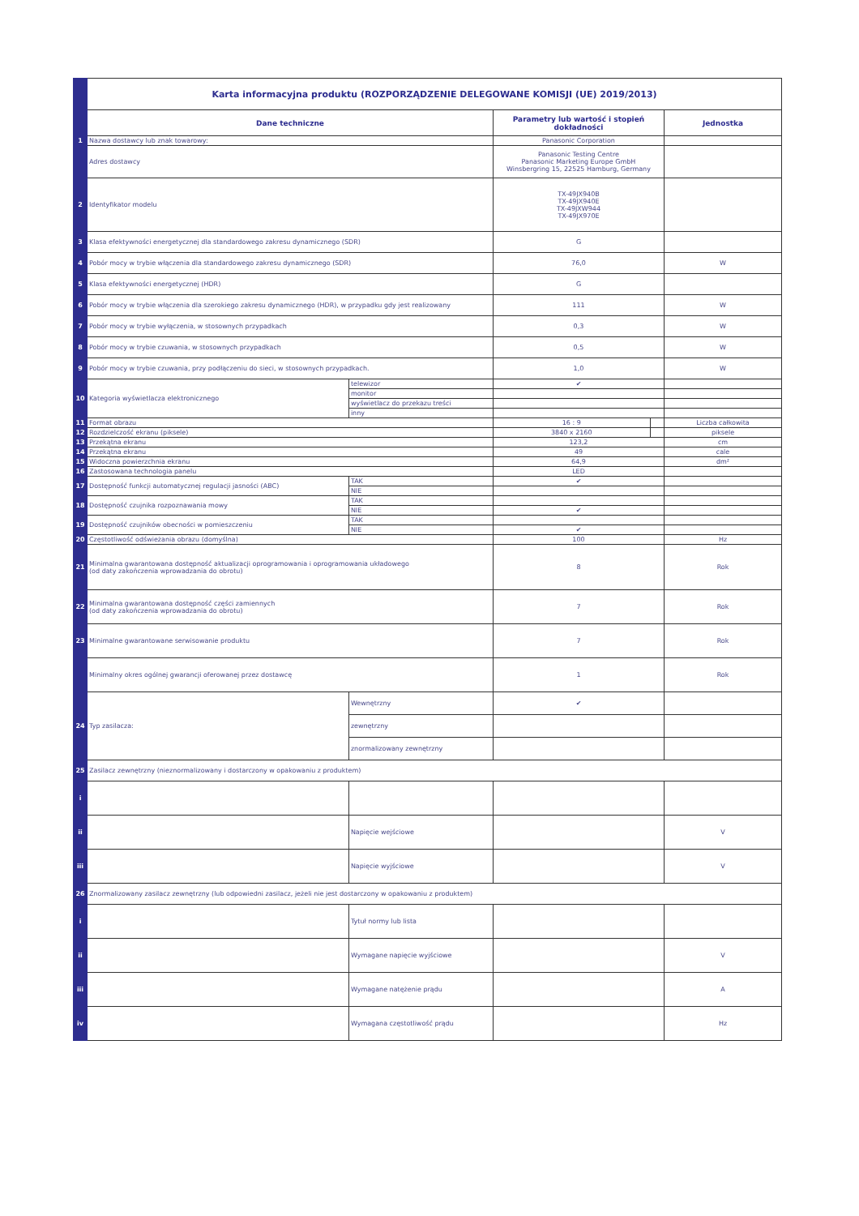| | Karta informacyjna produktu (ROZPORZĄDZENIE DELEGOWANE KOMISJI (UE) 2019/2013) | | | | |
| | Dane techniczne | | Parametry lub wartość i stopień dokładności | | Jednostka |
| 1 | Nazwa dostawcy lub znak towarowy: | | Panasonic Corporation | | |
| | Adres dostawcy | | Panasonic Testing Centre Panasonic Marketing Europe GmbH Winsbergring 15, 22525 Hamburg, Germany | | |
| 2 | Identyfikator modelu | | TX-49JX940B TX-49JX940E TX-49JXW944 TX-49JX970E | | |
| 3 | Klasa efektywności energetycznej dla standardowego zakresu dynamicznego (SDR) | | G | | |
| 4 | Pobór mocy w trybie włączenia dla standardowego zakresu dynamicznego (SDR) | | 76,0 | | W |
| 5 | Klasa efektywności energetycznej (HDR) | | G | | |
| 6 | Pobór mocy w trybie włączenia dla szerokiego zakresu dynamicznego (HDR), w przypadku gdy jest realizowany | | 111 | | W |
| 7 | Pobór mocy w trybie wyłączenia, w stosownych przypadkach | | 0,3 | | W |
| 8 | Pobór mocy w trybie czuwania, w stosownych przypadkach | | 0,5 | | W |
| 9 | Pobór mocy w trybie czuwania, przy podłączeniu do sieci, w stosownych przypadkach. | | 1,0 | | W |
| 10 | Kategoria wyświetlacza elektronicznego | telewizor | ✔ | | |
| | | monitor | | | |
| | | wyświetlacz do przekazu treści | | | |
| | | inny | | | |
| 11 | Format obrazu | | 16 : 9 | | Liczba całkowita |
| 12 | Rozdzielczość ekranu (piksele) | | 3840 x 2160 | | piksele |
| 13 | Przekątna ekranu | | 123,2 | | cm |
| 14 | Przekątna ekranu | | 49 | | cale |
| 15 | Widoczna powierzchnia ekranu | | 64,9 | | dm² |
| 16 | Zastosowana technologia panelu | | LED | | |
| 17 | Dostępność funkcji automatycznej regulacji jasności (ABC) | TAK | ✔ | | |
| | | NIE | | | |
| 18 | Dostępność czujnika rozpoznawania mowy | TAK | | | |
| | | NIE | ✔ | | |
| 19 | Dostępność czujników obecności w pomieszczeniu | TAK | | | |
| | | NIE | ✔ | | |
| 20 | Częstotliwość odświeżania obrazu (domyślna) | | 100 | | Hz |
| 21 | Minimalna gwarantowana dostępność aktualizacji oprogramowania i oprogramowania układowego (od daty zakończenia wprowadzania do obrotu) | | 8 | | Rok |
| 22 | Minimalna gwarantowana dostępność części zamiennych (od daty zakończenia wprowadzania do obrotu) | | 7 | | Rok |
| 23 | Minimalne gwarantowane serwisowanie produktu | | 7 | | Rok |
| | Minimalny okres ogólnej gwarancji oferowanej przez dostawcę | | 1 | | Rok |
| 24 | Typ zasilacza: | Wewnętrzny | ✔ | | |
| | | zewnętrzny | | | |
| | | znormalizowany zewnętrzny | | | |
| 25 | Zasilacz zewnętrzny (nieznormalizowany i dostarczony w opakowaniu z produktem) | | | | |
| i | | | | | |
| ii | | Napięcie wejściowe | | | V |
| iii | | Napięcie wyjściowe | | | V |
| 26 | Znormalizowany zasilacz zewnętrzny (lub odpowiedni zasilacz, jeżeli nie jest dostarczony w opakowaniu z produktem) | | | | |
| i | | Tytuł normy lub lista | | | |
| ii | | Wymagane napięcie wyjściowe | | | V |
| iii | | Wymagane natężenie prądu | | | A |
| iv | | Wymagana częstotliwość prądu | | | Hz |